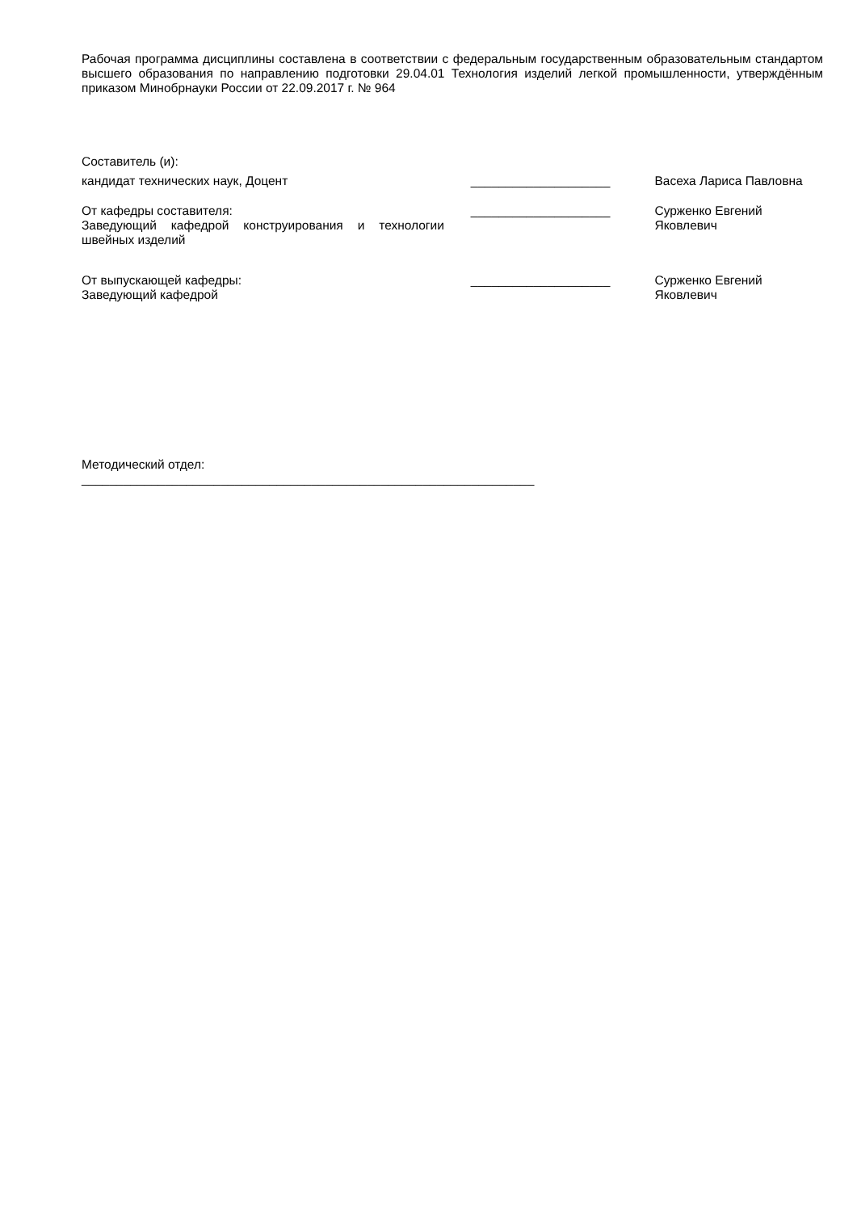Рабочая программа дисциплины составлена в соответствии с федеральным государственным образовательным стандартом высшего образования по направлению подготовки 29.04.01 Технология изделий легкой промышленности, утверждённым приказом Минобрнауки России от 22.09.2017 г. № 964
Составитель (и):
кандидат технических наук, Доцент ____________________ Васеха Лариса Павловна
От кафедры составителя:
Заведующий кафедрой конструирования и технологии швейных изделий
____________________ Сурженко Евгений Яковлевич
От выпускающей кафедры:
Заведующий кафедрой
____________________ Сурженко Евгений Яковлевич
Методический отдел:
_________________________________________________________________